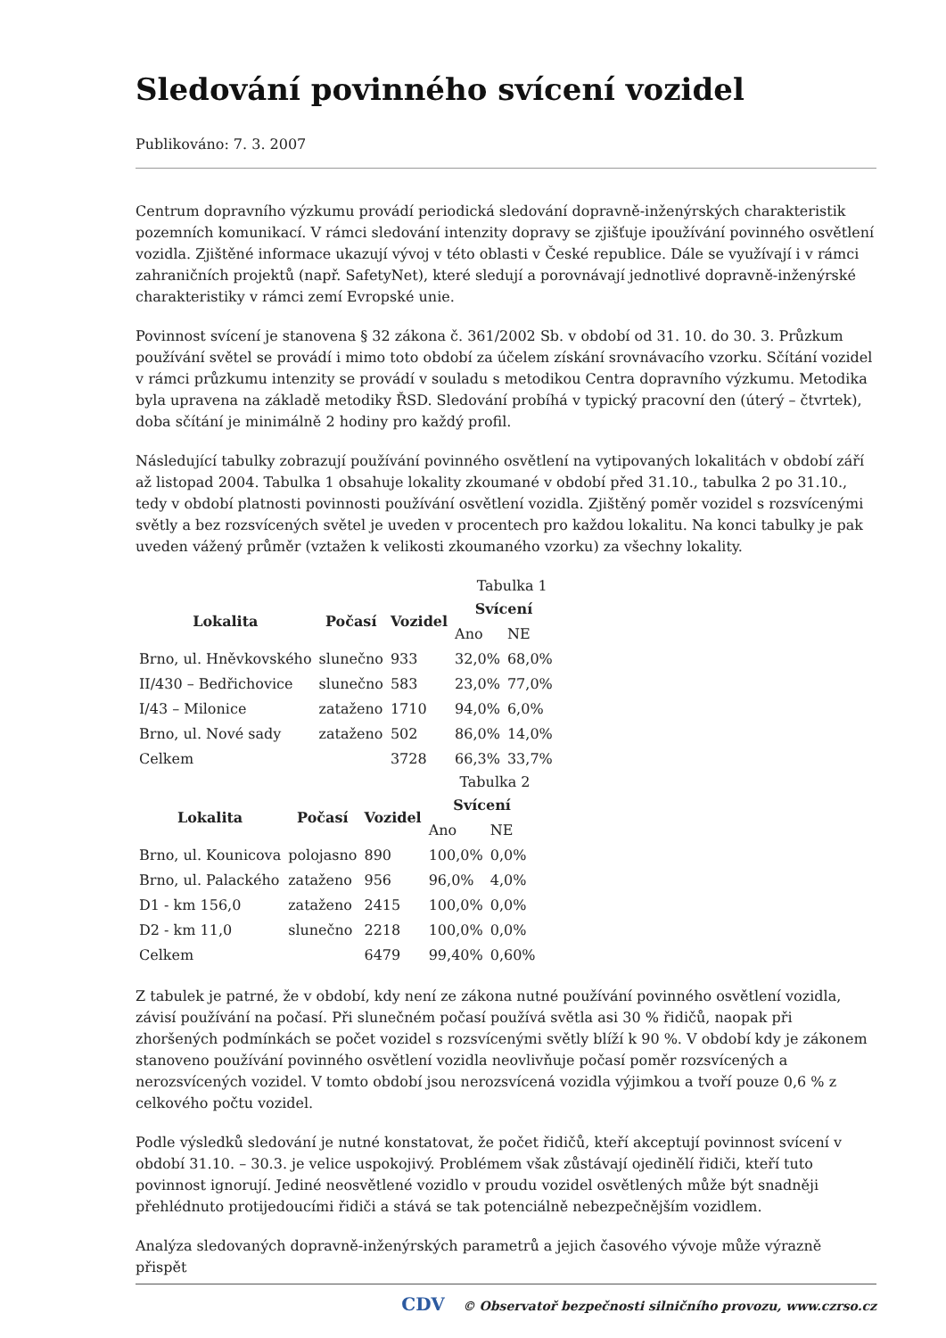Sledování povinného svícení vozidel
Publikováno: 7. 3. 2007
Centrum dopravního výzkumu provádí periodická sledování dopravně-inženýrských charakteristik pozemních komunikací. V rámci sledování intenzity dopravy se zjišťuje ipoužívání povinného osvětlení vozidla. Zjištěné informace ukazují vývoj v této oblasti v České republice. Dále se využívají i v rámci zahraničních projektů (např. SafetyNet), které sledují a porovnávají jednotlivé dopravně-inženýrské charakteristiky v rámci zemí Evropské unie.
Povinnost svícení je stanovena § 32 zákona č. 361/2002 Sb. v období od 31. 10. do 30. 3. Průzkum používání světel se provádí i mimo toto období za účelem získání srovnávacího vzorku. Sčítání vozidel v rámci průzkumu intenzity se provádí v souladu s metodikou Centra dopravního výzkumu. Metodika byla upravena na základě metodiky ŘSD. Sledování probíhá v typický pracovní den (úterý – čtvrtek), doba sčítání je minimálně 2 hodiny pro každý profil.
Následující tabulky zobrazují používání povinného osvětlení na vytipovaných lokalitách v období září až listopad 2004. Tabulka 1 obsahuje lokality zkoumané v období před 31.10., tabulka 2 po 31.10., tedy v období platnosti povinnosti používání osvětlení vozidla. Zjištěný poměr vozidel s rozsvícenými světly a bez rozsvícených světel je uveden v procentech pro každou lokalitu. Na konci tabulky je pak uveden vážený průměr (vztažen k velikosti zkoumaného vzorku) za všechny lokality.
Tabulka 1
| Lokalita | Počasí | Vozidel | Svícení | |
| --- | --- | --- | --- | --- |
| | | | Ano | NE |
| Brno, ul. Hněvkovského | slunečno | 933 | 32,0% | 68,0% |
| II/430 – Bedřichovice | slunečno | 583 | 23,0% | 77,0% |
| I/43 – Milonice | zataženo | 1710 | 94,0% | 6,0% |
| Brno, ul. Nové sady | zataženo | 502 | 86,0% | 14,0% |
| Celkem | | 3728 | 66,3% | 33,7% |
Tabulka 2
| Lokalita | Počasí | Vozidel | Svícení | |
| --- | --- | --- | --- | --- |
| | | | Ano | NE |
| Brno, ul. Kounicova | polojasno | 890 | 100,0% | 0,0% |
| Brno, ul. Palackého | zataženo | 956 | 96,0% | 4,0% |
| D1 - km 156,0 | zataženo | 2415 | 100,0% | 0,0% |
| D2 - km 11,0 | slunečno | 2218 | 100,0% | 0,0% |
| Celkem | | 6479 | 99,40% | 0,60% |
Z tabulek je patrné, že v období, kdy není ze zákona nutné používání povinného osvětlení vozidla, závisí používání na počasí. Při slunečném počasí používá světla asi 30 % řidičů, naopak při zhoršených podmínkách se počet vozidel s rozsvícenými světly blíží k 90 %. V období kdy je zákonem stanoveno používání povinného osvětlení vozidla neovlivňuje počasí poměr rozsvícených a nerozsvícených vozidel. V tomto období jsou nerozsvícená vozidla výjimkou a tvoří pouze 0,6 % z celkového počtu vozidel.
Podle výsledků sledování je nutné konstatovat, že počet řidičů, kteří akceptují povinnost svícení v období 31.10. – 30.3. je velice uspokojivý. Problémem však zůstávají ojedinělí řidiči, kteří tuto povinnost ignorují. Jediné neosvětlené vozidlo v proudu vozidel osvětlených může být snadněji přehlédnuto protijedoucími řidiči a stává se tak potenciálně nebezpečnějším vozidlem.
Analýza sledovaných dopravně-inženýrských parametrů a jejich časového vývoje může výrazně přispět
CDV © Observatoř bezpečnosti silničního provozu, www.czrso.cz